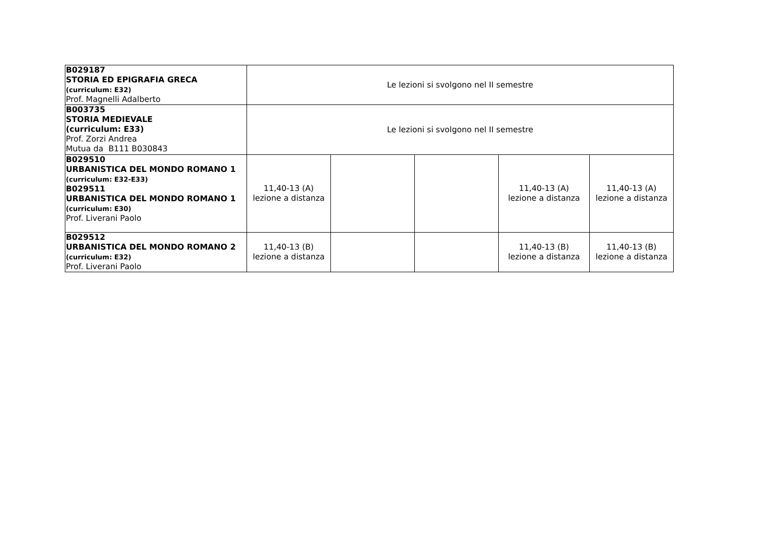| B029187 STORIA ED EPIGRAFIA GRECA (curriculum: E32) Prof. Magnelli Adalberto | Le lezioni si svolgono nel II semestre | | | | |
| B003735 STORIA MEDIEVALE (curriculum: E33) Prof. Zorzi Andrea Mutua da B111 B030843 | Le lezioni si svolgono nel II semestre | | | | |
| B029510 URBANISTICA DEL MONDO ROMANO 1 (curriculum: E32-E33) B029511 URBANISTICA DEL MONDO ROMANO 1 (curriculum: E30) Prof. Liverani Paolo | 11,40-13 (A) lezione a distanza | | | 11,40-13 (A) lezione a distanza | 11,40-13 (A) lezione a distanza |
| B029512 URBANISTICA DEL MONDO ROMANO 2 (curriculum: E32) Prof. Liverani Paolo | 11,40-13 (B) lezione a distanza | | | 11,40-13 (B) lezione a distanza | 11,40-13 (B) lezione a distanza |